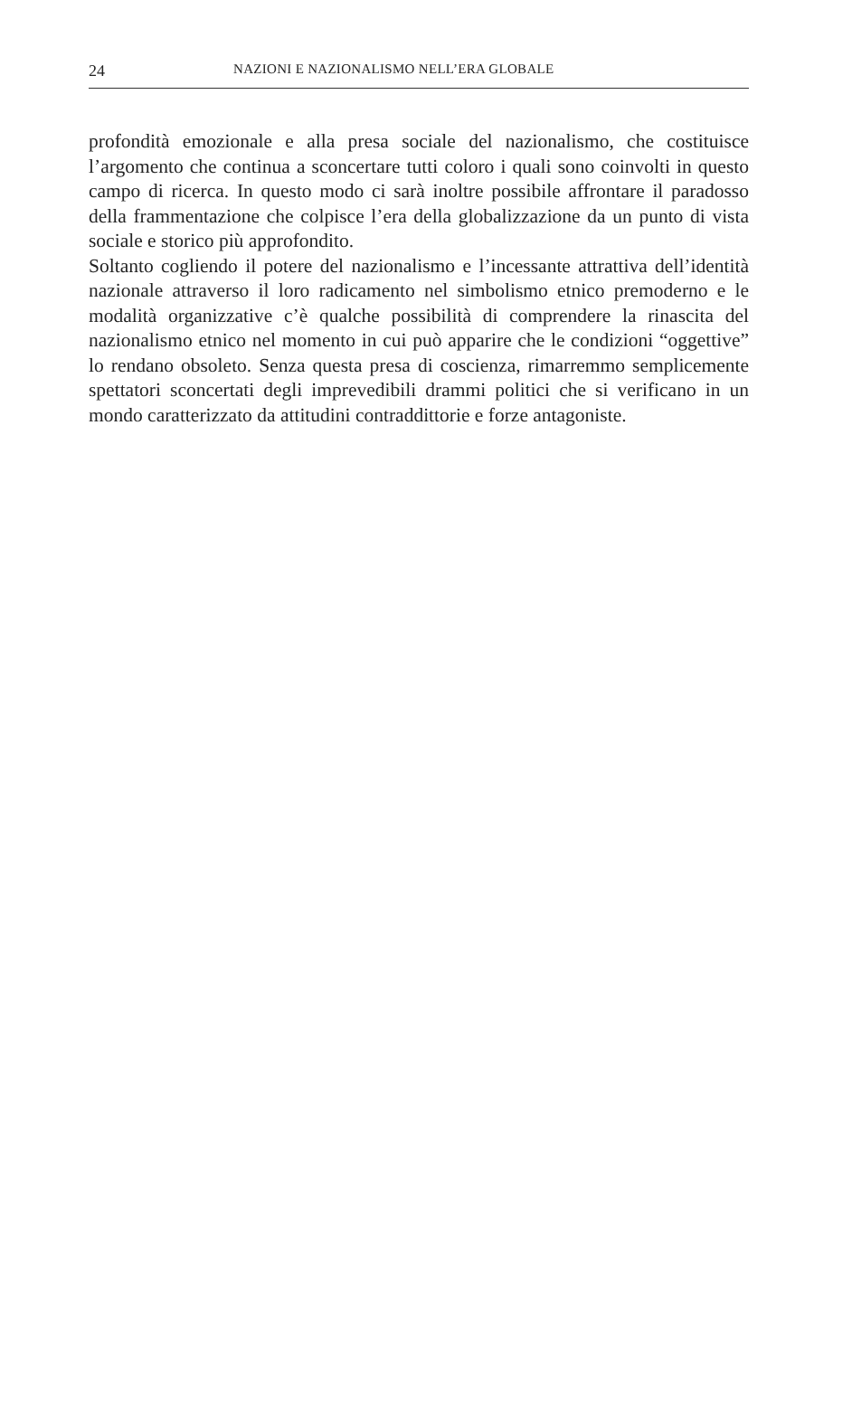24 NAZIONI E NAZIONALISMO NELL’ERA GLOBALE
profondità emozionale e alla presa sociale del nazionalismo, che costituisce l’argomento che continua a sconcertare tutti coloro i quali sono coinvolti in questo campo di ricerca. In questo modo ci sarà inoltre possibile affrontare il paradosso della frammentazione che colpisce l’era della globalizzazione da un punto di vista sociale e storico più approfondito.
Soltanto cogliendo il potere del nazionalismo e l’incessante attrattiva dell’identità nazionale attraverso il loro radicamento nel simbolismo etnico premoderno e le modalità organizzative c’è qualche possibilità di comprendere la rinascita del nazionalismo etnico nel momento in cui può apparire che le condizioni “oggettive” lo rendano obsoleto. Senza questa presa di coscienza, rimarremmo semplicemente spettatori sconcertati degli imprevedibili drammi politici che si verificano in un mondo caratterizzato da attitudini contraddittorie e forze antagoniste.